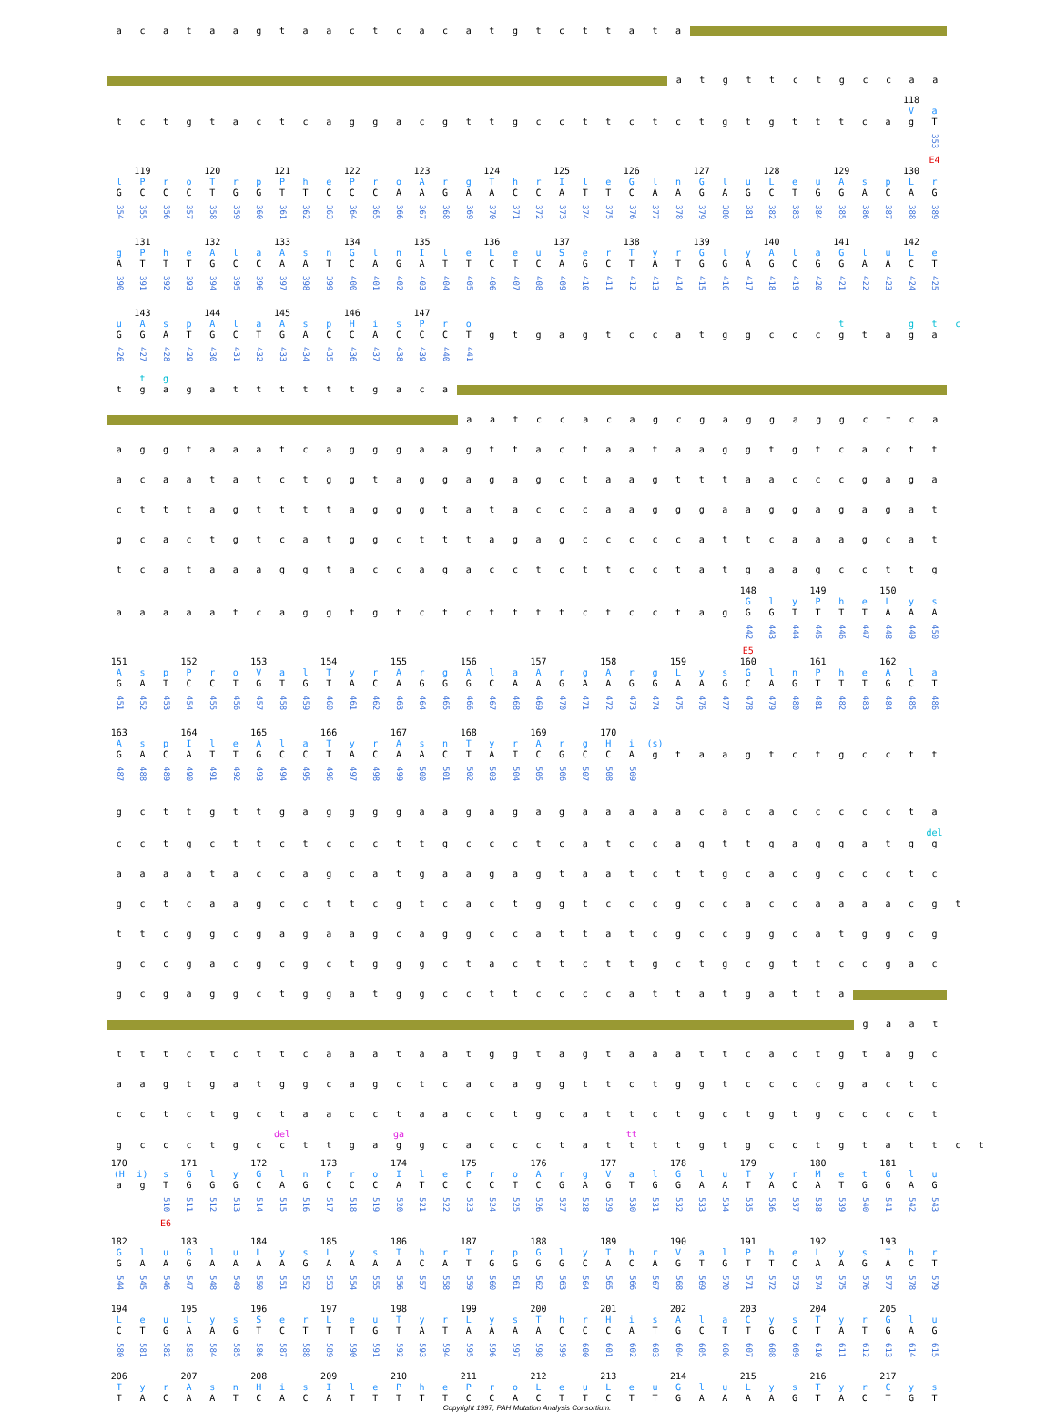acataagtaactcacatgtcttata
atgttctgccaa
118
Va
tctgtactcaggacgttgccttctctgtgtttcagT
353
E4
119 120 121 122 123 124 125 126 127 128 129 130
lProTrpPheProArgThrIleGlnGluLeuAspLr
GCCCTGGTTCCCAAGAACCATTCAAGAGCTGGACAG
354 355 356 357 358 359 360 361 362 363 364 365 366 367 368 369 370 371 372 373 374 375 376 377 378 379 380 381 382 383 384 385 386 387 388 389
131 132 133 134 135 136 137 138 139 140 141 142
gPheAlaAsnGlnIleLeuSerTyrGlyAlaGluLe
ATTTGCCAATCAGATTCTCAGCTATGGAGCGGAACT
390 391 392 393 394 395 396 397 398 399 400 401 402 403 404 405 406 407 408 409 410 411 412 413 414 415 416 417 418 419 420 421 422 423 424 425
143 144 145 146 147
uAspAlaAspHisPro t g t c
GGATGCTGACCACCCTgtgagtccatggcccgtaga
426 427 428 429 430 431 432 433 434 435 436 437 438 439 440 441
t g
tgagattttttgaca
aatccacagcgaggaggctca
aggtaaatcagggaagttactaataaggtgtcactt
acaatatctggtaggagagctaagtttaacccgaga
ctttagttttagggtatacccaagggaaggagagat
gcactgtcatggctttagagcccccattcaaagcat
tcataaaggtaccagacctcttcctatgaagccttg
148 149 150
GlyPheLys
aaaaatcaggtgtctcttttctcctagGGTTTTAAA
442 443 444 445 446 447 448 449 450
E5
151 152 153 154 155 156 157 158 159 160 161 162
AspProValTyrArgAlaArgArgLysGlnPheAla
GATCCTGTGTACAGGGCAAGAAGGAAGCAGTTTGCT
451 452 453 454 455 456 457 458 459 460 461 462 463 464 465 466 467 468 469 470 471 472 473 474 475 476 477 478 479 480 481 482 483 484 485 486
163 164 165 166 167 168 169 170
AspIleAlaTyrAsnTyrArgHi (s)
GACATTGCCTACAACTATCGCCAgtaagtctgcctt
487 488 489 490 491 492 493 494 495 496 497 498 499 500 501 502 503 504 505 506 507 508 509
gcttgttgaggggaagagagaaaaacacacccccta
del
cctgcttctcccttgccctcatccagttgaggatgg
aaaataccagcatgaagagtaatcttgcacgccctc
gctcaagccttcgtcactggtcccgccaccaaaacgt
ttcggcgagaagcaggccattatcgccggcatggcg
gccgacgcgctgggctacttcttgctgcgttccgac
gcgaggctggatggccttccccattatgatta
gaat
tttctcttcaaataatggtagtaaattcactgtagc
aagtgatggcagctcacaggttctggtccccgactc
cctctgctaacctaacctgcattctgctgtgcccct
del ga tt
gccctgccttgaggcaccctattttgtgcctgtattct
170 171 172 173 174 175 176 177 178 179 180 181
(H i) sGlyGlnProIleProArgValGluTyrMetGlu
agTGGGCAGCCCATCCCTCGAGTGGAATACATGGAG
510 511 512 513 514 515 516 517 518 519 520 521 522 523 524 525 526 527 528 529 530 531 532 533 534 535 536 537 538 539 540 541 542 543
E6
182 183 184 185 186 187 188 189 190 191 192 193
GluGluLysLysThrTrpGlyThrValPheLysThr
GAAGAAAAGAAAACATGGGGCACAGTGTTCAAGACT
544 545 546 547 548 549 550 551 552 553 554 555 556 557 558 559 560 561 562 563 564 565 566 567 568 569 570 571 572 573 574 575 576 577 578 579
194 195 196 197 198 199 200 201 202 203 204 205
LeuLysSerLeuTyrLysThrHisAlaCysTyrGlu
CTGAAGTCTTTGTATAAAACCCATGCTTGCTATGAG
580 581 582 583 584 585 586 587 588 589 590 591 592 593 594 595 596 597 598 599 600 601 602 603 604 605 606 607 608 609 610 611 612 613 614 615
206 207 208 209 210 211 212 213 214 215 216 217
TyrAsnHisIlePheProLeuLeuGluLysTyrCys
TACAATCACATTTTTCCACTTCTTGAAAAGTACTGT
Copyright 1997, PAH Mutation Analysis Consortium.